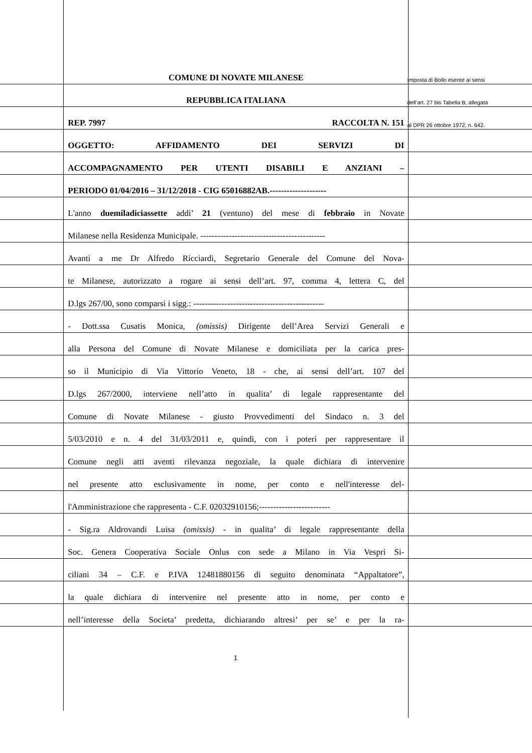COMUNE DI NOVATE MILANESE
Imposta di Bollo esente ai sensi
REPUBBLICA ITALIANA
dell’art. 27 bis Tabella B, allegata
REP. 7997 RACCOLTA N. 151
al DPR 26 ottobre 1972, n. 642.
OGGETTO: AFFIDAMENTO DEI SERVIZI DI
ACCOMPAGNAMENTO PER UTENTI DISABILI E ANZIANI –
PERIODO 01/04/2016 – 31/12/2018 - CIG 65016882AB.--------------------
L'anno duemiladiciassette addi’ 21 (ventuno) del mese di febbraio in Novate
Milanese nella Residenza Municipale. --------------------------------------------
Avanti a me Dr Alfredo Ricciardi, Segretario Generale del Comune del Nova-
te Milanese, autorizzato a rogare ai sensi dell’art. 97, comma 4, lettera C, del
D.lgs 267/00, sono comparsi i sigg.: ----------------------------------------------
- Dott.ssa Cusatis Monica, (omissis) Dirigente dell’Area Servizi Generali e
alla Persona del Comune di Novate Milanese e domiciliata per la carica pres-
so il Municipio di Via Vittorio Veneto, 18 - che, ai sensi dell’art. 107 del
D.lgs 267/2000, interviene nell’atto in qualita’ di legale rappresentante del
Comune di Novate Milanese - giusto Provvedimenti del Sindaco n. 3 del
5/03/2010 e n. 4 del 31/03/2011 e, quindi, con i poteri per rappresentare il
Comune negli atti aventi rilevanza negoziale, la quale dichiara di intervenire
nel presente atto esclusivamente in nome, per conto e nell'interesse del-
l'Amministrazione che rappresenta - C.F. 02032910156;-------------------------
- Sig.ra Aldrovandi Luisa (omissis) - in qualita’ di legale rappresentante della
Soc. Genera Cooperativa Sociale Onlus con sede a Milano in Via Vespri Si-
ciliani 34 – C.F. e P.IVA 12481880156 di seguito denominata “Appaltatore”,
la quale dichiara di intervenire nel presente atto in nome, per conto e
nell’interesse della Societa’ predetta, dichiarando altresi’ per se’ e per la ra-
1